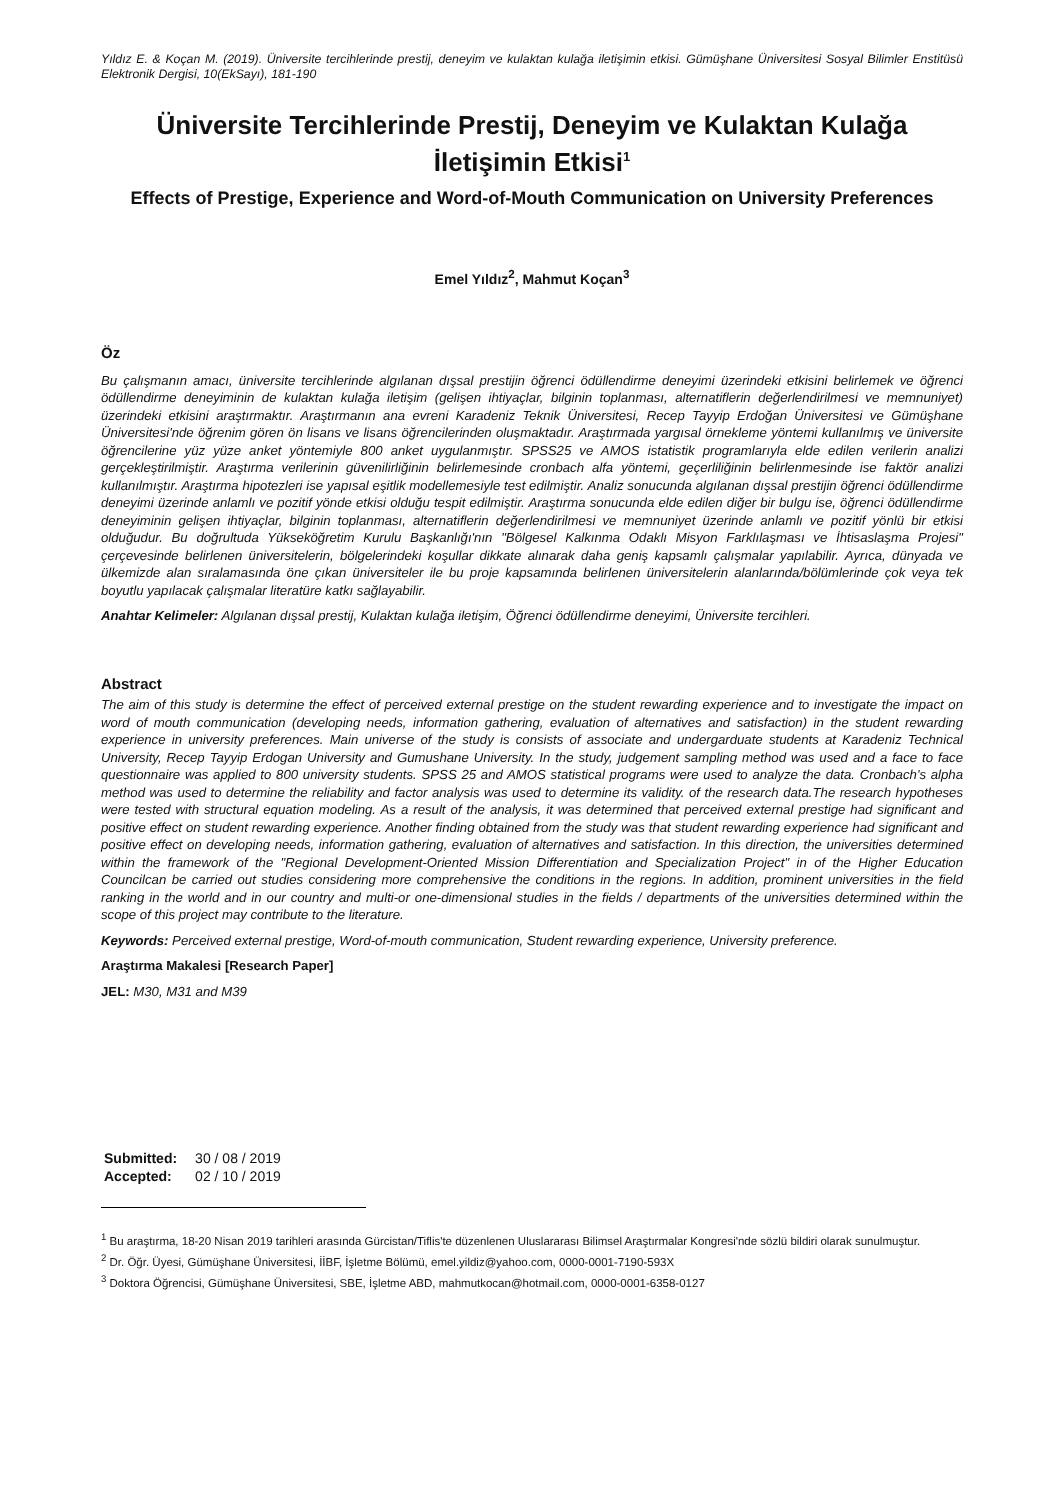Yıldız E. & Koçan M. (2019). Üniversite tercihlerinde prestij, deneyim ve kulaktan kulağa iletişimin etkisi. Gümüşhane Üniversitesi Sosyal Bilimler Enstitüsü Elektronik Dergisi, 10(EkSayı), 181-190
Üniversite Tercihlerinde Prestij, Deneyim ve Kulaktan Kulağa İletişimin Etkisi<sup>1</sup>
Effects of Prestige, Experience and Word-of-Mouth Communication on University Preferences
Emel Yıldız<sup>2</sup>, Mahmut Koçan<sup>3</sup>
Öz
Bu çalışmanın amacı, üniversite tercihlerinde algılanan dışsal prestijin öğrenci ödüllendirme deneyimi üzerindeki etkisini belirlemek ve öğrenci ödüllendirme deneyiminin de kulaktan kulağa iletişim (gelişen ihtiyaçlar, bilginin toplanması, alternatiflerin değerlendirilmesi ve memnuniyet) üzerindeki etkisini araştırmaktır. Araştırmanın ana evreni Karadeniz Teknik Üniversitesi, Recep Tayyip Erdoğan Üniversitesi ve Gümüşhane Üniversitesi'nde öğrenim gören ön lisans ve lisans öğrencilerinden oluşmaktadır. Araştırmada yargısal örnekleme yöntemi kullanılmış ve üniversite öğrencilerine yüz yüze anket yöntemiyle 800 anket uygulanmıştır. SPSS25 ve AMOS istatistik programlarıyla elde edilen verilerin analizi gerçekleştirilmiştir. Araştırma verilerinin güvenilirliğinin belirlemesinde cronbach alfa yöntemi, geçerliliğinin belirlenmesinde ise faktör analizi kullanılmıştır. Araştırma hipotezleri ise yapısal eşitlik modellemesiyle test edilmiştir. Analiz sonucunda algılanan dışsal prestijin öğrenci ödüllendirme deneyimi üzerinde anlamlı ve pozitif yönde etkisi olduğu tespit edilmiştir. Araştırma sonucunda elde edilen diğer bir bulgu ise, öğrenci ödüllendirme deneyiminin gelişen ihtiyaçlar, bilginin toplanması, alternatiflerin değerlendirilmesi ve memnuniyet üzerinde anlamlı ve pozitif yönlü bir etkisi olduğudur. Bu doğrultuda Yükseköğretim Kurulu Başkanlığı'nın "Bölgesel Kalkınma Odaklı Misyon Farklılaşması ve İhtisaslaşma Projesi" çerçevesinde belirlenen üniversitelerin, bölgelerindeki koşullar dikkate alınarak daha geniş kapsamlı çalışmalar yapılabilir. Ayrıca, dünyada ve ülkemizde alan sıralamasında öne çıkan üniversiteler ile bu proje kapsamında belirlenen üniversitelerin alanlarında/bölümlerinde çok veya tek boyutlu yapılacak çalışmalar literatüre katkı sağlayabilir.
Anahtar Kelimeler: Algılanan dışsal prestij, Kulaktan kulağa iletişim, Öğrenci ödüllendirme deneyimi, Üniversite tercihleri.
Abstract
The aim of this study is determine the effect of perceived external prestige on the student rewarding experience and to investigate the impact on word of mouth communication (developing needs, information gathering, evaluation of alternatives and satisfaction) in the student rewarding experience in university preferences. Main universe of the study is consists of associate and undergarduate students at Karadeniz Technical University, Recep Tayyip Erdogan University and Gumushane University. In the study, judgement sampling method was used and a face to face questionnaire was applied to 800 university students. SPSS 25 and AMOS statistical programs were used to analyze the data. Cronbach's alpha method was used to determine the reliability and factor analysis was used to determine its validity. of the research data.The research hypotheses were tested with structural equation modeling. As a result of the analysis, it was determined that perceived external prestige had significant and positive effect on student rewarding experience. Another finding obtained from the study was that student rewarding experience had significant and positive effect on developing needs, information gathering, evaluation of alternatives and satisfaction. In this direction, the universities determined within the framework of the "Regional Development-Oriented Mission Differentiation and Specialization Project" in of the Higher Education Councilcan be carried out studies considering more comprehensive the conditions in the regions. In addition, prominent universities in the field ranking in the world and in our country and multi-or one-dimensional studies in the fields / departments of the universities determined within the scope of this project may contribute to the literature.
Keywords: Perceived external prestige, Word-of-mouth communication, Student rewarding experience, University preference.
Araştırma Makalesi [Research Paper]
JEL: M30, M31 and M39
| Submitted: | 30 / 08 / 2019 |
| Accepted: | 02 / 10 / 2019 |
<sup>1</sup> Bu araştırma, 18-20 Nisan 2019 tarihleri arasında Gürcistan/Tiflis'te düzenlenen Uluslararası Bilimsel Araştırmalar Kongresi'nde sözlü bildiri olarak sunulmuştur.
<sup>2</sup> Dr. Öğr. Üyesi, Gümüşhane Üniversitesi, İİBF, İşletme Bölümü, emel.yildiz@yahoo.com, 0000-0001-7190-593X
<sup>3</sup> Doktora Öğrencisi, Gümüşhane Üniversitesi, SBE, İşletme ABD, mahmutkocan@hotmail.com, 0000-0001-6358-0127